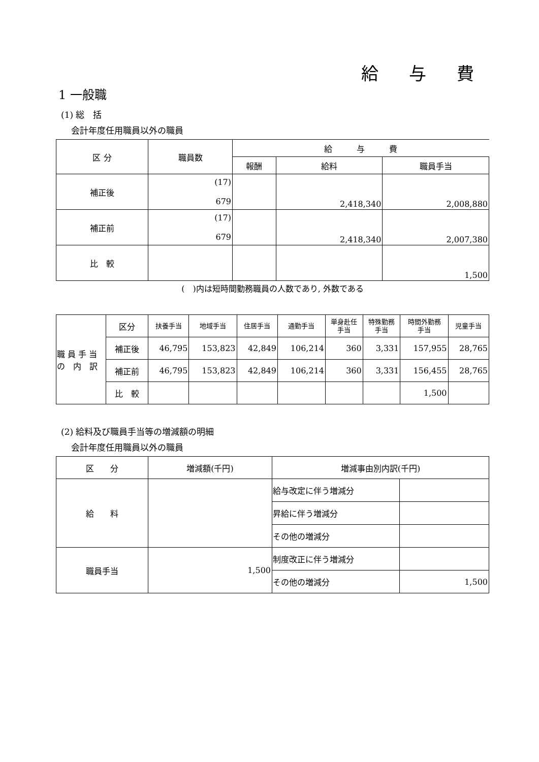給与費
1 一般職
(1) 総　括
会計年度任用職員以外の職員
| 区 分 | 職員数 | 給 与 費 | | |
| --- | --- | --- | --- | --- |
| | | 報酬 | 給料 | 職員手当 |
| 補正後 | (17) 679 | | 2,418,340 | 2,008,880 |
| 補正前 | (17) 679 | | 2,418,340 | 2,007,380 |
| 比 較 | | | | 1,500 |
(　)内は短時間勤務職員の人数であり, 外数である
| 職 員 手 当 の 内 訳 | 区分 | 扶養手当 | 地域手当 | 住居手当 | 通勤手当 | 単身赴任 手当 | 特殊勤務 手当 | 時間外勤務 手当 | 児童手当 |
| | 補正後 | 46,795 | 153,823 | 42,849 | 106,214 | 360 | 3,331 | 157,955 | 28,765 |
| | 補正前 | 46,795 | 153,823 | 42,849 | 106,214 | 360 | 3,331 | 156,455 | 28,765 |
| | 比 較 | | | | | | | 1,500 | |
(2) 給料及び職員手当等の増減額の明細
会計年度任用職員以外の職員
| 区 分 | 増減額(千円) | 増減事由別内訳(千円) | |
| 給 料 | | 給与改定に伴う増減分 | |
| | | 昇給に伴う増減分 | |
| | | その他の増減分 | |
| 職員手当 | 1,500 | 制度改正に伴う増減分 | |
| | | その他の増減分 | 1,500 |